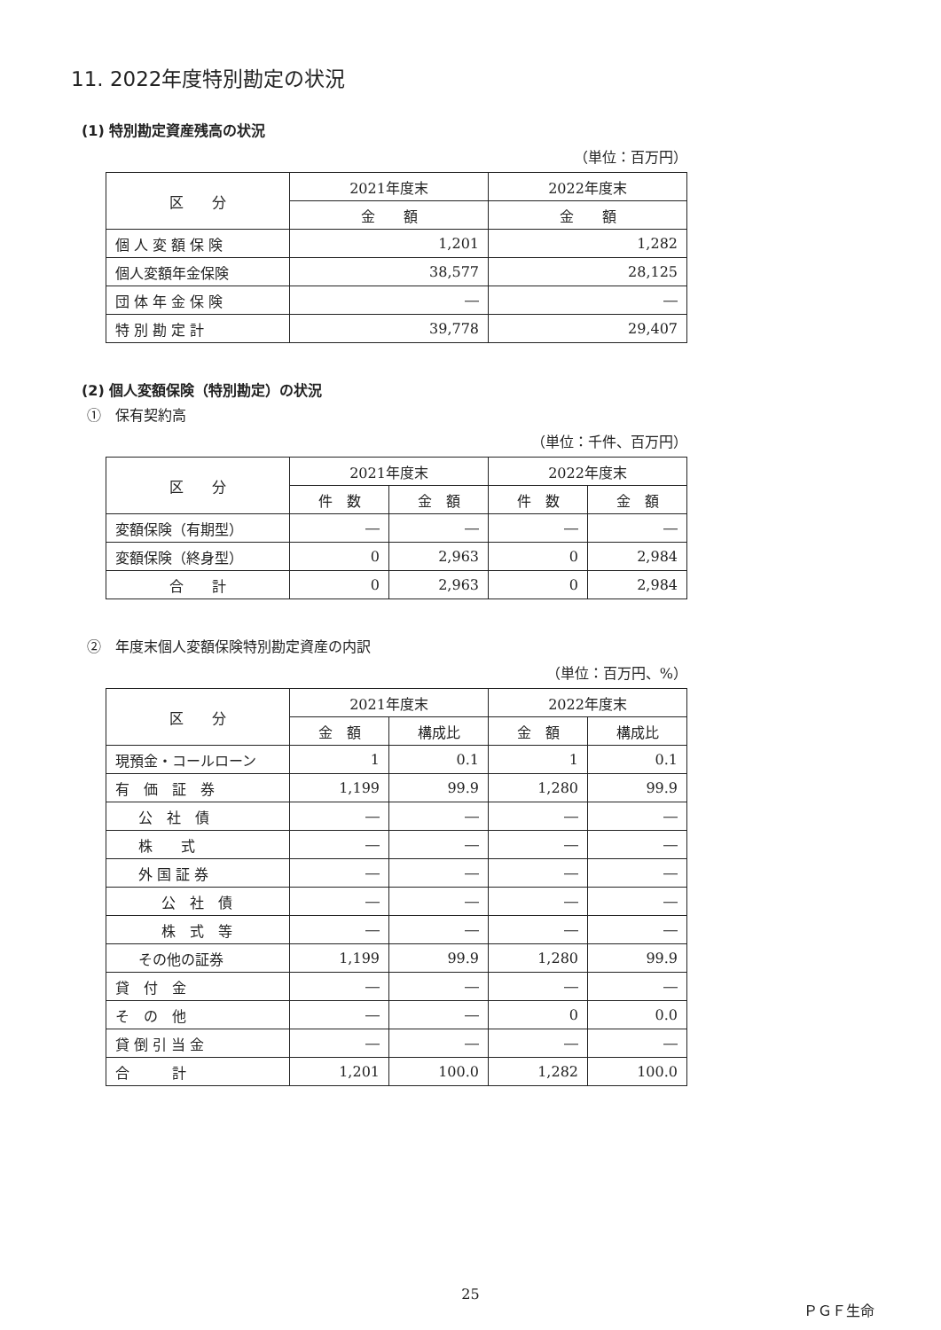11. 2022年度特別勘定の状況
(1) 特別勘定資産残高の状況
（単位：百万円）
| 区 分 | 2021年度末 | 2022年度末 |
| --- | --- | --- |
| | 金 額 | 金 額 |
| 個 人 変 額 保 険 | 1,201 | 1,282 |
| 個人変額年金保険 | 38,577 | 28,125 |
| 団 体 年 金 保 険 | ― | ― |
| 特 別 勘 定 計 | 39,778 | 29,407 |
(2) 個人変額保険（特別勘定）の状況
①　保有契約高
（単位：千件、百万円）
| 区 分 | 2021年度末 | | 2022年度末 | |
| --- | --- | --- | --- | --- |
| | 件 数 | 金 額 | 件 数 | 金 額 |
| 変額保険（有期型） | ― | ― | ― | ― |
| 変額保険（終身型） | 0 | 2,963 | 0 | 2,984 |
| 合 計 | 0 | 2,963 | 0 | 2,984 |
②　年度末個人変額保険特別勘定資産の内訳
（単位：百万円、%）
| 区 分 | 2021年度末 | | 2022年度末 | |
| --- | --- | --- | --- | --- |
| | 金 額 | 構成比 | 金 額 | 構成比 |
| 現預金・コールローン | 1 | 0.1 | 1 | 0.1 |
| 有 価 証 券 | 1,199 | 99.9 | 1,280 | 99.9 |
| 公 社 債 | ― | ― | ― | ― |
| 株 式 | ― | ― | ― | ― |
| 外 国 証 券 | ― | ― | ― | ― |
| 公 社 債 | ― | ― | ― | ― |
| 株 式 等 | ― | ― | ― | ― |
| その他の証券 | 1,199 | 99.9 | 1,280 | 99.9 |
| 貸 付 金 | ― | ― | ― | ― |
| そ の 他 | ― | ― | 0 | 0.0 |
| 貸 倒 引 当 金 | ― | ― | ― | ― |
| 合 計 | 1,201 | 100.0 | 1,282 | 100.0 |
25
ＰＧＦ生命